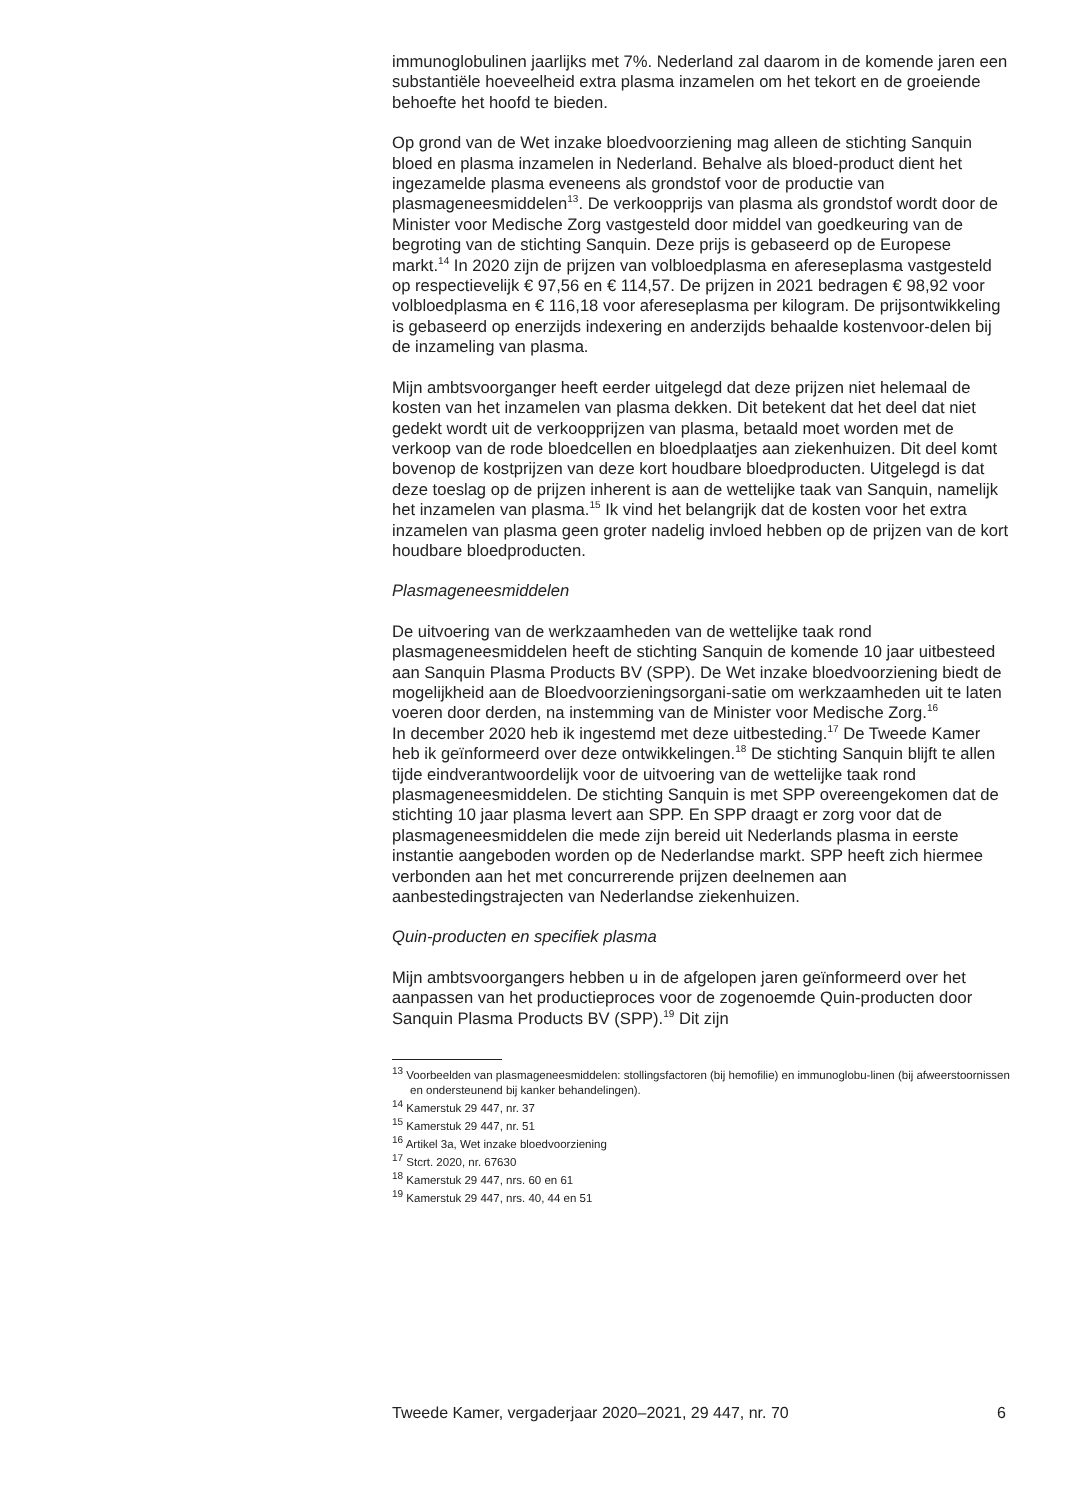immunoglobulinen jaarlijks met 7%. Nederland zal daarom in de komende jaren een substantiële hoeveelheid extra plasma inzamelen om het tekort en de groeiende behoefte het hoofd te bieden.
Op grond van de Wet inzake bloedvoorziening mag alleen de stichting Sanquin bloed en plasma inzamelen in Nederland. Behalve als bloed-product dient het ingezamelde plasma eveneens als grondstof voor de productie van plasmageneesmiddelen<sup>13</sup>. De verkoopprijs van plasma als grondstof wordt door de Minister voor Medische Zorg vastgesteld door middel van goedkeuring van de begroting van de stichting Sanquin. Deze prijs is gebaseerd op de Europese markt.<sup>14</sup> In 2020 zijn de prijzen van volbloedplasma en afereseplasma vastgesteld op respectievelijk € 97,56 en € 114,57. De prijzen in 2021 bedragen € 98,92 voor volbloedplasma en € 116,18 voor afereseplasma per kilogram. De prijsontwikkeling is gebaseerd op enerzijds indexering en anderzijds behaalde kostenvoor-delen bij de inzameling van plasma.
Mijn ambtsvoorganger heeft eerder uitgelegd dat deze prijzen niet helemaal de kosten van het inzamelen van plasma dekken. Dit betekent dat het deel dat niet gedekt wordt uit de verkoopprijzen van plasma, betaald moet worden met de verkoop van de rode bloedcellen en bloedplaatjes aan ziekenhuizen. Dit deel komt bovenop de kostprijzen van deze kort houdbare bloedproducten. Uitgelegd is dat deze toeslag op de prijzen inherent is aan de wettelijke taak van Sanquin, namelijk het inzamelen van plasma.<sup>15</sup> Ik vind het belangrijk dat de kosten voor het extra inzamelen van plasma geen groter nadelig invloed hebben op de prijzen van de kort houdbare bloedproducten.
Plasmageneesmiddelen
De uitvoering van de werkzaamheden van de wettelijke taak rond plasmageneesmiddelen heeft de stichting Sanquin de komende 10 jaar uitbesteed aan Sanquin Plasma Products BV (SPP). De Wet inzake bloedvoorziening biedt de mogelijkheid aan de Bloedvoorzieningsorgani-satie om werkzaamheden uit te laten voeren door derden, na instemming van de Minister voor Medische Zorg.<sup>16</sup>
In december 2020 heb ik ingestemd met deze uitbesteding.<sup>17</sup> De Tweede Kamer heb ik geïnformeerd over deze ontwikkelingen.<sup>18</sup> De stichting Sanquin blijft te allen tijde eindverantwoordelijk voor de uitvoering van de wettelijke taak rond plasmageneesmiddelen. De stichting Sanquin is met SPP overeengekomen dat de stichting 10 jaar plasma levert aan SPP. En SPP draagt er zorg voor dat de plasmageneesmiddelen die mede zijn bereid uit Nederlands plasma in eerste instantie aangeboden worden op de Nederlandse markt. SPP heeft zich hiermee verbonden aan het met concurrerende prijzen deelnemen aan aanbestedingstrajecten van Nederlandse ziekenhuizen.
Quin-producten en specifiek plasma
Mijn ambtsvoorgangers hebben u in de afgelopen jaren geïnformeerd over het aanpassen van het productieproces voor de zogenoemde Quin-producten door Sanquin Plasma Products BV (SPP).<sup>19</sup> Dit zijn
<sup>13</sup> Voorbeelden van plasmageneesmiddelen: stollingsfactoren (bij hemofilie) en immunoglobu-linen (bij afweerstoornissen en ondersteunend bij kanker behandelingen).
<sup>14</sup> Kamerstuk 29 447, nr. 37
<sup>15</sup> Kamerstuk 29 447, nr. 51
<sup>16</sup> Artikel 3a, Wet inzake bloedvoorziening
<sup>17</sup> Stcrt. 2020, nr. 67630
<sup>18</sup> Kamerstuk 29 447, nrs. 60 en 61
<sup>19</sup> Kamerstuk 29 447, nrs. 40, 44 en 51
Tweede Kamer, vergaderjaar 2020–2021, 29 447, nr. 70 6